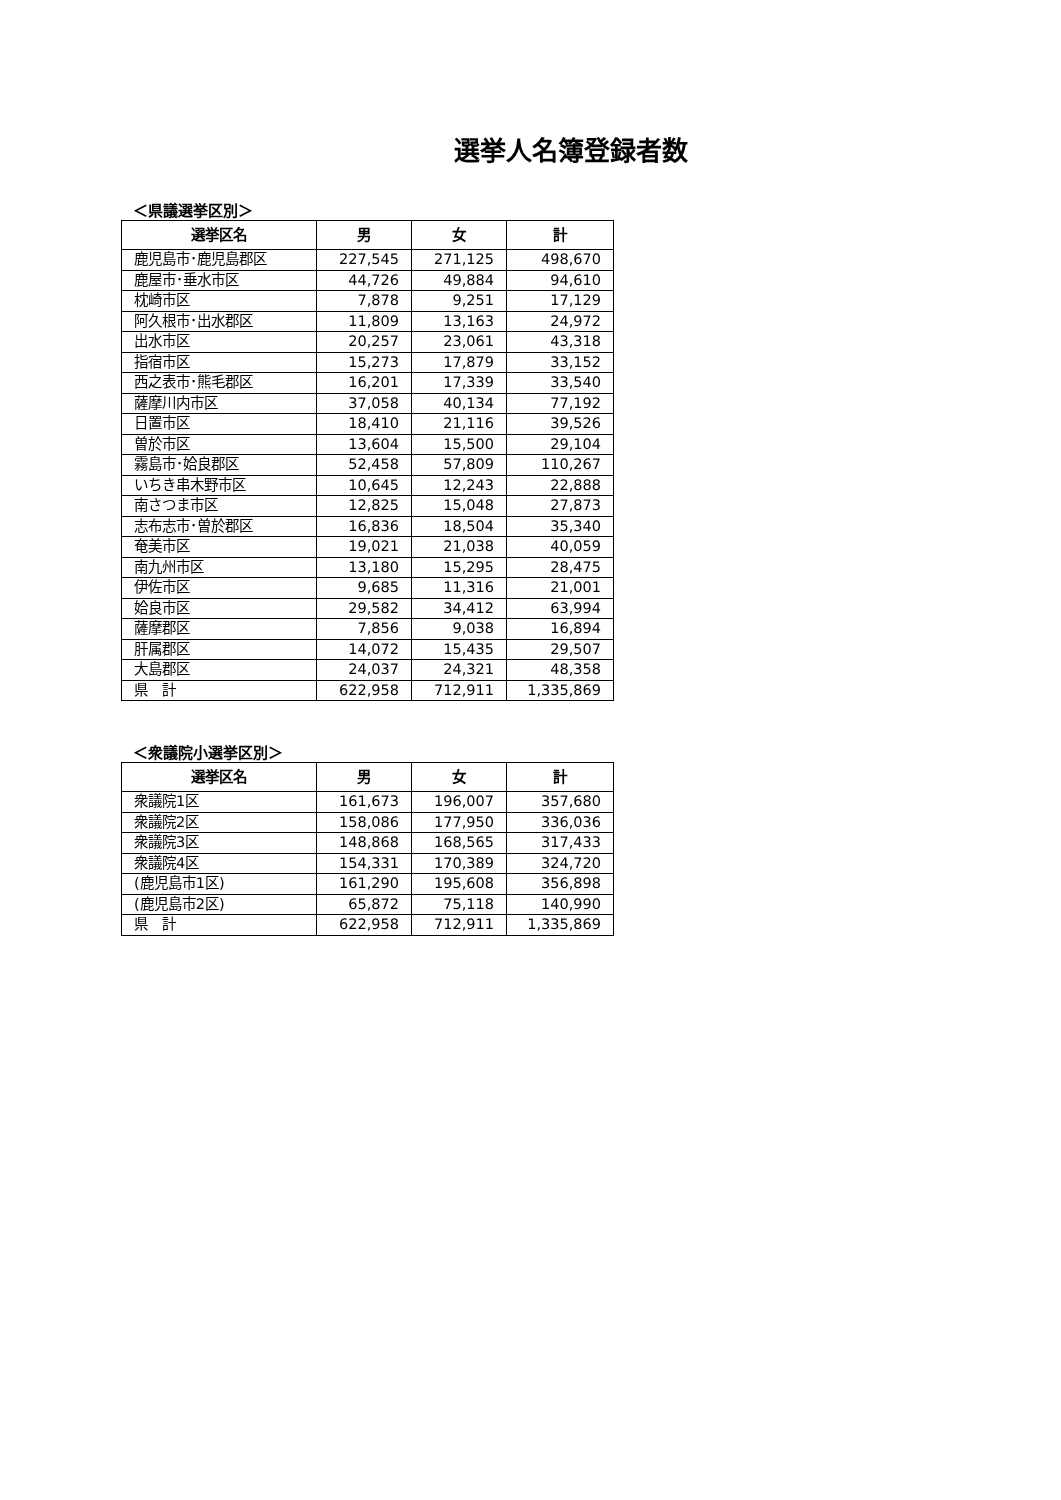選挙人名簿登録者数
＜県議選挙区別＞
| 選挙区名 | 男 | 女 | 計 |
| --- | --- | --- | --- |
| 鹿児島市･鹿児島郡区 | 227,545 | 271,125 | 498,670 |
| 鹿屋市･垂水市区 | 44,726 | 49,884 | 94,610 |
| 枕崎市区 | 7,878 | 9,251 | 17,129 |
| 阿久根市･出水郡区 | 11,809 | 13,163 | 24,972 |
| 出水市区 | 20,257 | 23,061 | 43,318 |
| 指宿市区 | 15,273 | 17,879 | 33,152 |
| 西之表市･熊毛郡区 | 16,201 | 17,339 | 33,540 |
| 薩摩川内市区 | 37,058 | 40,134 | 77,192 |
| 日置市区 | 18,410 | 21,116 | 39,526 |
| 曽於市区 | 13,604 | 15,500 | 29,104 |
| 霧島市･姶良郡区 | 52,458 | 57,809 | 110,267 |
| いちき串木野市区 | 10,645 | 12,243 | 22,888 |
| 南さつま市区 | 12,825 | 15,048 | 27,873 |
| 志布志市･曽於郡区 | 16,836 | 18,504 | 35,340 |
| 奄美市区 | 19,021 | 21,038 | 40,059 |
| 南九州市区 | 13,180 | 15,295 | 28,475 |
| 伊佐市区 | 9,685 | 11,316 | 21,001 |
| 姶良市区 | 29,582 | 34,412 | 63,994 |
| 薩摩郡区 | 7,856 | 9,038 | 16,894 |
| 肝属郡区 | 14,072 | 15,435 | 29,507 |
| 大島郡区 | 24,037 | 24,321 | 48,358 |
| 県 計 | 622,958 | 712,911 | 1,335,869 |
＜衆議院小選挙区別＞
| 選挙区名 | 男 | 女 | 計 |
| --- | --- | --- | --- |
| 衆議院1区 | 161,673 | 196,007 | 357,680 |
| 衆議院2区 | 158,086 | 177,950 | 336,036 |
| 衆議院3区 | 148,868 | 168,565 | 317,433 |
| 衆議院4区 | 154,331 | 170,389 | 324,720 |
| (鹿児島市1区) | 161,290 | 195,608 | 356,898 |
| (鹿児島市2区) | 65,872 | 75,118 | 140,990 |
| 県 計 | 622,958 | 712,911 | 1,335,869 |